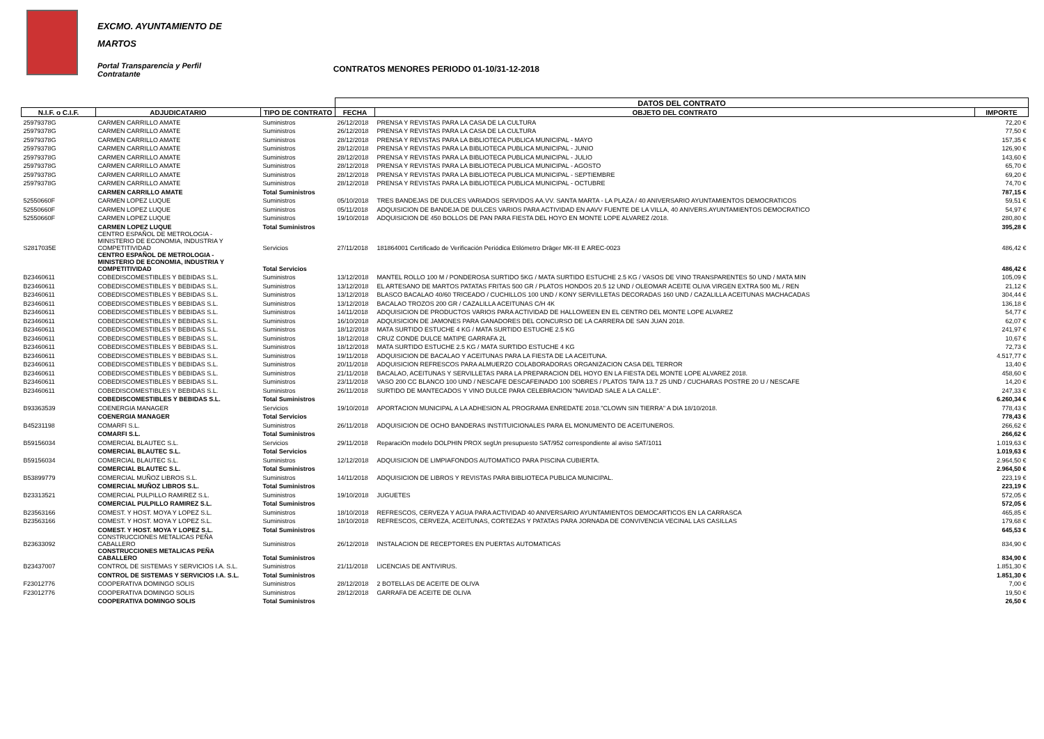EXCMO. AYUNTAMIENTO DE
MARTOS
Portal Transparencia y Perfil
Contratante
CONTRATOS MENORES PERIODO 01-10/31-12-2018
| | | | DATOS DEL CONTRATO | | |
| N.I.F. o C.I.F. | ADJUDICATARIO | TIPO DE CONTRATO | FECHA | OBJETO DEL CONTRATO | IMPORTE |
| 25979378G | CARMEN CARRILLO AMATE | Suministros | 26/12/2018 | PRENSA Y REVISTAS PARA LA CASA DE LA CULTURA | 72,20 € |
| 25979378G | CARMEN CARRILLO AMATE | Suministros | 26/12/2018 | PRENSA Y REVISTAS PARA LA CASA DE LA CULTURA | 77,50 € |
| 25979378G | CARMEN CARRILLO AMATE | Suministros | 28/12/2018 | PRENSA Y REVISTAS PARA LA BIBLIOTECA PUBLICA MUNICIPAL - MAYO | 157,35 € |
| 25979378G | CARMEN CARRILLO AMATE | Suministros | 28/12/2018 | PRENSA Y REVISTAS PARA LA BIBLIOTECA PUBLICA MUNICIPAL - JUNIO | 126,90 € |
| 25979378G | CARMEN CARRILLO AMATE | Suministros | 28/12/2018 | PRENSA Y REVISTAS PARA LA BIBLIOTECA PUBLICA MUNICIPAL - JULIO | 143,60 € |
| 25979378G | CARMEN CARRILLO AMATE | Suministros | 28/12/2018 | PRENSA Y REVISTAS PARA LA BIBLIOTECA PUBLICA MUNICIPAL - AGOSTO | 65,70 € |
| 25979378G | CARMEN CARRILLO AMATE | Suministros | 28/12/2018 | PRENSA Y REVISTAS PARA LA BIBLIOTECA PUBLICA MUNICIPAL - SEPTIEMBRE | 69,20 € |
| 25979378G | CARMEN CARRILLO AMATE | Suministros | 28/12/2018 | PRENSA Y REVISTAS PARA LA BIBLIOTECA PUBLICA MUNICIPAL - OCTUBRE | 74,70 € |
| | CARMEN CARRILLO AMATE | Total Suministros | | | 787,15 € |
| 52550660F | CARMEN LOPEZ LUQUE | Suministros | 05/10/2018 | TRES BANDEJAS DE DULCES VARIADOS SERVIDOS AA.VV. SANTA MARTA - LA PLAZA / 40 ANIVERSARIO AYUNTAMIENTOS DEMOCRATICOS | 59,51 € |
| 52550660F | CARMEN LOPEZ LUQUE | Suministros | 05/11/2018 | ADQUISICION DE BANDEJA DE DULCES VARIOS PARA ACTIVIDAD EN AAVV FUENTE DE LA VILLA, 40 ANIVERS.AYUNTAMIENTOS DEMOCRATICO | 54,97 € |
| 52550660F | CARMEN LOPEZ LUQUE | Suministros | 19/10/2018 | ADQUISICION DE 450 BOLLOS DE PAN PARA FIESTA DEL HOYO EN MONTE LOPE ALVAREZ /2018. | 280,80 € |
| | CARMEN LOPEZ LUQUE | Total Suministros | | | 395,28 € |
| S2817035E | CENTRO ESPAÑOL DE METROLOGIA - MINISTERIO DE ECONOMIA, INDUSTRIA Y COMPETITIVIDAD | Servicios | 27/11/2018 | 181864001 Certificado de Verificación Periódica Etilómetro Dräger MK-III E AREC-0023 | 486,42 € |
| | CENTRO ESPAÑOL DE METROLOGIA - MINISTERIO DE ECONOMIA, INDUSTRIA Y COMPETITIVIDAD | Total Servicios | | | 486,42 € |
| B23460611 | COBEDISCOMESTIBLES Y BEBIDAS S.L. | Suministros | 13/12/2018 | MANTEL ROLLO 100 M / PONDEROSA SURTIDO 5KG / MATA SURTIDO ESTUCHE 2.5 KG / VASOS DE VINO TRANSPARENTES 50 UND / MATA MIN | 105,09 € |
| B23460611 | COBEDISCOMESTIBLES Y BEBIDAS S.L. | Suministros | 13/12/2018 | EL ARTESANO DE MARTOS PATATAS FRITAS 500 GR / PLATOS HONDOS 20.5 12 UND / OLEOMAR ACEITE OLIVA VIRGEN EXTRA 500 ML / REN | 21,12 € |
| B23460611 | COBEDISCOMESTIBLES Y BEBIDAS S.L. | Suministros | 13/12/2018 | BLASCO BACALAO 40/60 TRICEADO / CUCHILLOS 100 UND / KONY SERVILLETAS DECORADAS 160 UND / CAZALILLA ACEITUNAS MACHACADAS | 304,44 € |
| B23460611 | COBEDISCOMESTIBLES Y BEBIDAS S.L. | Suministros | 13/12/2018 | BACALAO TROZOS 200 GR / CAZALILLA ACEITUNAS C/H 4K | 136,18 € |
| B23460611 | COBEDISCOMESTIBLES Y BEBIDAS S.L. | Suministros | 14/11/2018 | ADQUISICION DE PRODUCTOS VARIOS PARA ACTIVIDAD DE HALLOWEEN EN EL CENTRO DEL MONTE LOPE ALVAREZ | 54,77 € |
| B23460611 | COBEDISCOMESTIBLES Y BEBIDAS S.L. | Suministros | 16/10/2018 | ADQUISICION DE JAMONES PARA GANADORES DEL CONCURSO DE LA CARRERA DE SAN JUAN 2018. | 62,07 € |
| B23460611 | COBEDISCOMESTIBLES Y BEBIDAS S.L. | Suministros | 18/12/2018 | MATA SURTIDO ESTUCHE 4 KG / MATA SURTIDO ESTUCHE 2.5 KG | 241,97 € |
| B23460611 | COBEDISCOMESTIBLES Y BEBIDAS S.L. | Suministros | 18/12/2018 | CRUZ CONDE DULCE MATIPE GARRAFA 2L | 10,67 € |
| B23460611 | COBEDISCOMESTIBLES Y BEBIDAS S.L. | Suministros | 18/12/2018 | MATA SURTIDO ESTUCHE 2.5 KG / MATA SURTIDO ESTUCHE 4 KG | 72,73 € |
| B23460611 | COBEDISCOMESTIBLES Y BEBIDAS S.L. | Suministros | 19/11/2018 | ADQUISICION DE BACALAO Y ACEITUNAS PARA LA FIESTA DE LA ACEITUNA. | 4.517,77 € |
| B23460611 | COBEDISCOMESTIBLES Y BEBIDAS S.L. | Suministros | 20/11/2018 | ADQUISICION REFRESCOS PARA ALMUERZO COLABORADORAS ORGANIZACION CASA DEL TERROR | 13,40 € |
| B23460611 | COBEDISCOMESTIBLES Y BEBIDAS S.L. | Suministros | 21/11/2018 | BACALAO, ACEITUNAS Y SERVILLETAS PARA LA PREPARACION DEL HOYO EN LA FIESTA DEL MONTE LOPE ALVAREZ 2018. | 458,60 € |
| B23460611 | COBEDISCOMESTIBLES Y BEBIDAS S.L. | Suministros | 23/11/2018 | VASO 200 CC BLANCO 100 UND / NESCAFE DESCAFEINADO 100 SOBRES / PLATOS TAPA 13.7 25 UND / CUCHARAS POSTRE 20 U / NESCAFE | 14,20 € |
| B23460611 | COBEDISCOMESTIBLES Y BEBIDAS S.L. | Suministros | 26/11/2018 | SURTIDO DE MANTECADOS Y VINO DULCE PARA CELEBRACION "NAVIDAD SALE A LA CALLE". | 247,33 € |
| | COBEDISCOMESTIBLES Y BEBIDAS S.L. | Total Suministros | | | 6.260,34 € |
| B93363539 | COENERGIA MANAGER | Servicios | 19/10/2018 | APORTACION MUNICIPAL A LA ADHESION AL PROGRAMA ENREDATE 2018."CLOWN SIN TIERRA" A DIA 18/10/2018. | 778,43 € |
| | COENERGIA MANAGER | Total Servicios | | | 778,43 € |
| B45231198 | COMARFI S.L. | Suministros | 26/11/2018 | ADQUISICION DE OCHO BANDERAS INSTITUICIONALES PARA EL MONUMENTO DE ACEITUNEROS. | 266,62 € |
| | COMARFI S.L. | Total Suministros | | | 266,62 € |
| B59156034 | COMERCIAL BLAUTEC S.L. | Servicios | 29/11/2018 | ReparaciOn modelo DOLPHIN PROX segUn presupuesto SAT/952 correspondiente al aviso SAT/1011 | 1.019,63 € |
| | COMERCIAL BLAUTEC S.L. | Total Servicios | | | 1.019,63 € |
| B59156034 | COMERCIAL BLAUTEC S.L. | Suministros | 12/12/2018 | ADQUISICION DE LIMPIAFONDOS AUTOMATICO PARA PISCINA CUBIERTA. | 2.964,50 € |
| | COMERCIAL BLAUTEC S.L. | Total Suministros | | | 2.964,50 € |
| B53899779 | COMERCIAL MUÑOZ LIBROS S.L. | Suministros | 14/11/2018 | ADQUISICION DE LIBROS Y REVISTAS PARA BIBLIOTECA PUBLICA MUNICIPAL. | 223,19 € |
| | COMERCIAL MUÑOZ LIBROS S.L. | Total Suministros | | | 223,19 € |
| B23313521 | COMERCIAL PULPILLO RAMIREZ S.L. | Suministros | 19/10/2018 | JUGUETES | 572,05 € |
| | COMERCIAL PULPILLO RAMIREZ S.L. | Total Suministros | | | 572,05 € |
| B23563166 | COMEST. Y HOST. MOYA Y LOPEZ S.L. | Suministros | 18/10/2018 | REFRESCOS, CERVEZA Y AGUA PARA ACTIVIDAD 40 ANIVERSARIO AYUNTAMIENTOS DEMOCARTICOS EN LA CARRASCA | 465,85 € |
| B23563166 | COMEST. Y HOST. MOYA Y LOPEZ S.L. | Suministros | 18/10/2018 | REFRESCOS, CERVEZA, ACEITUNAS, CORTEZAS Y PATATAS PARA JORNADA DE CONVIVENCIA VECINAL LAS CASILLAS | 179,68 € |
| | COMEST. Y HOST. MOYA Y LOPEZ S.L. | Total Suministros | | | 645,53 € |
| B23633092 | CONSTRUCCIONES METALICAS PEÑA CABALLERO | Suministros | 26/12/2018 | INSTALACION DE RECEPTORES EN PUERTAS AUTOMATICAS | 834,90 € |
| | CONSTRUCCIONES METALICAS PEÑA CABALLERO | Total Suministros | | | 834,90 € |
| B23437007 | CONTROL DE SISTEMAS Y SERVICIOS I.A. S.L. | Suministros | 21/11/2018 | LICENCIAS DE ANTIVIRUS. | 1.851,30 € |
| | CONTROL DE SISTEMAS Y SERVICIOS I.A. S.L. | Total Suministros | | | 1.851,30 € |
| F23012776 | COOPERATIVA DOMINGO SOLIS | Suministros | 28/12/2018 | 2 BOTELLAS DE ACEITE DE OLIVA | 7,00 € |
| F23012776 | COOPERATIVA DOMINGO SOLIS | Suministros | 28/12/2018 | GARRAFA DE ACEITE DE OLIVA | 19,50 € |
| | COOPERATIVA DOMINGO SOLIS | Total Suministros | | | 26,50 € |